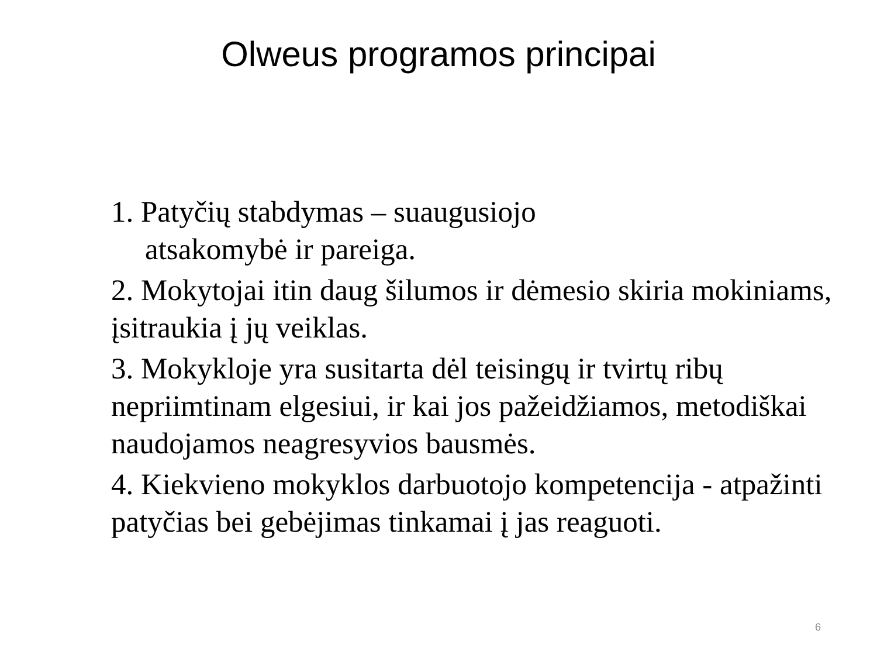Olweus programos principai
1. Patyčių stabdymas – suaugusiojo
atsakomybė ir pareiga.
2. Mokytojai itin daug šilumos ir dėmesio skiria mokiniams, įsitraukia į jų veiklas.
3. Mokykloje yra susitarta dėl teisingų ir tvirtų ribų nepriimtinam elgesiui, ir kai jos pažeidžiamos, metodiškai naudojamos neagresyvios bausmės.
4. Kiekvieno mokyklos darbuotojo kompetencija - atpažinti patyčias bei gebėjimas tinkamai į jas reaguoti.
6